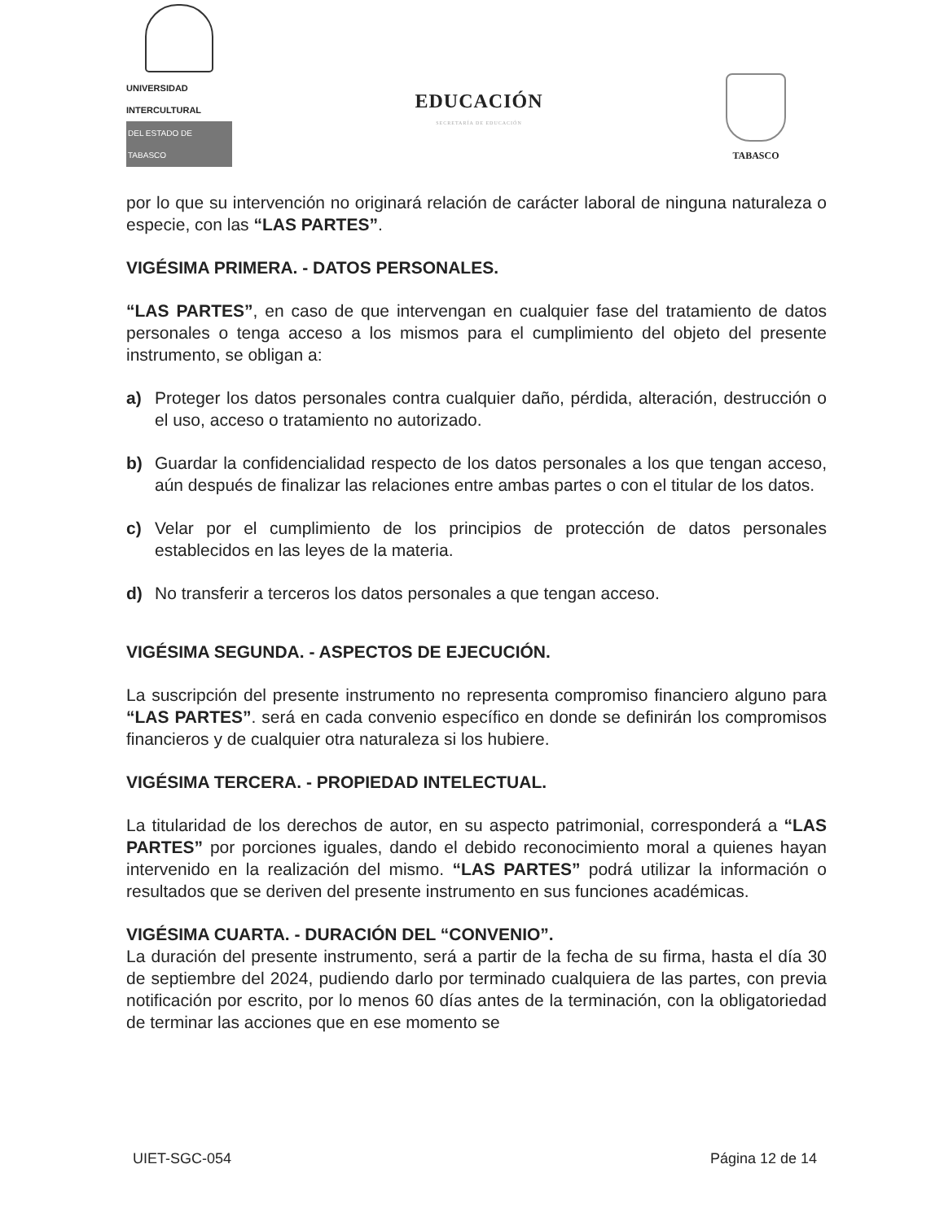UNIVERSIDAD INTERCULTURAL
DEL ESTADO DE TABASCO
EDUCACIÓN
SECRETARÍA DE EDUCACIÓN
TABASCO
por lo que su intervención no originará relación de carácter laboral de ninguna naturaleza o especie, con las “LAS PARTES”.
VIGÉSIMA PRIMERA. - DATOS PERSONALES.
“LAS PARTES”, en caso de que intervengan en cualquier fase del tratamiento de datos personales o tenga acceso a los mismos para el cumplimiento del objeto del presente instrumento, se obligan a:
a) Proteger los datos personales contra cualquier daño, pérdida, alteración, destrucción o el uso, acceso o tratamiento no autorizado.
b) Guardar la confidencialidad respecto de los datos personales a los que tengan acceso, aún después de finalizar las relaciones entre ambas partes o con el titular de los datos.
c) Velar por el cumplimiento de los principios de protección de datos personales establecidos en las leyes de la materia.
d) No transferir a terceros los datos personales a que tengan acceso.
VIGÉSIMA SEGUNDA. - ASPECTOS DE EJECUCIÓN.
La suscripción del presente instrumento no representa compromiso financiero alguno para “LAS PARTES”. será en cada convenio específico en donde se definirán los compromisos financieros y de cualquier otra naturaleza si los hubiere.
VIGÉSIMA TERCERA. - PROPIEDAD INTELECTUAL.
La titularidad de los derechos de autor, en su aspecto patrimonial, corresponderá a “LAS PARTES” por porciones iguales, dando el debido reconocimiento moral a quienes hayan intervenido en la realización del mismo. “LAS PARTES” podrá utilizar la información o resultados que se deriven del presente instrumento en sus funciones académicas.
VIGÉSIMA CUARTA. - DURACIÓN DEL “CONVENIO”.
La duración del presente instrumento, será a partir de la fecha de su firma, hasta el día 30 de septiembre del 2024, pudiendo darlo por terminado cualquiera de las partes, con previa notificación por escrito, por lo menos 60 días antes de la terminación, con la obligatoriedad de terminar las acciones que en ese momento se
UIET-SGC-054 Página 12 de 14